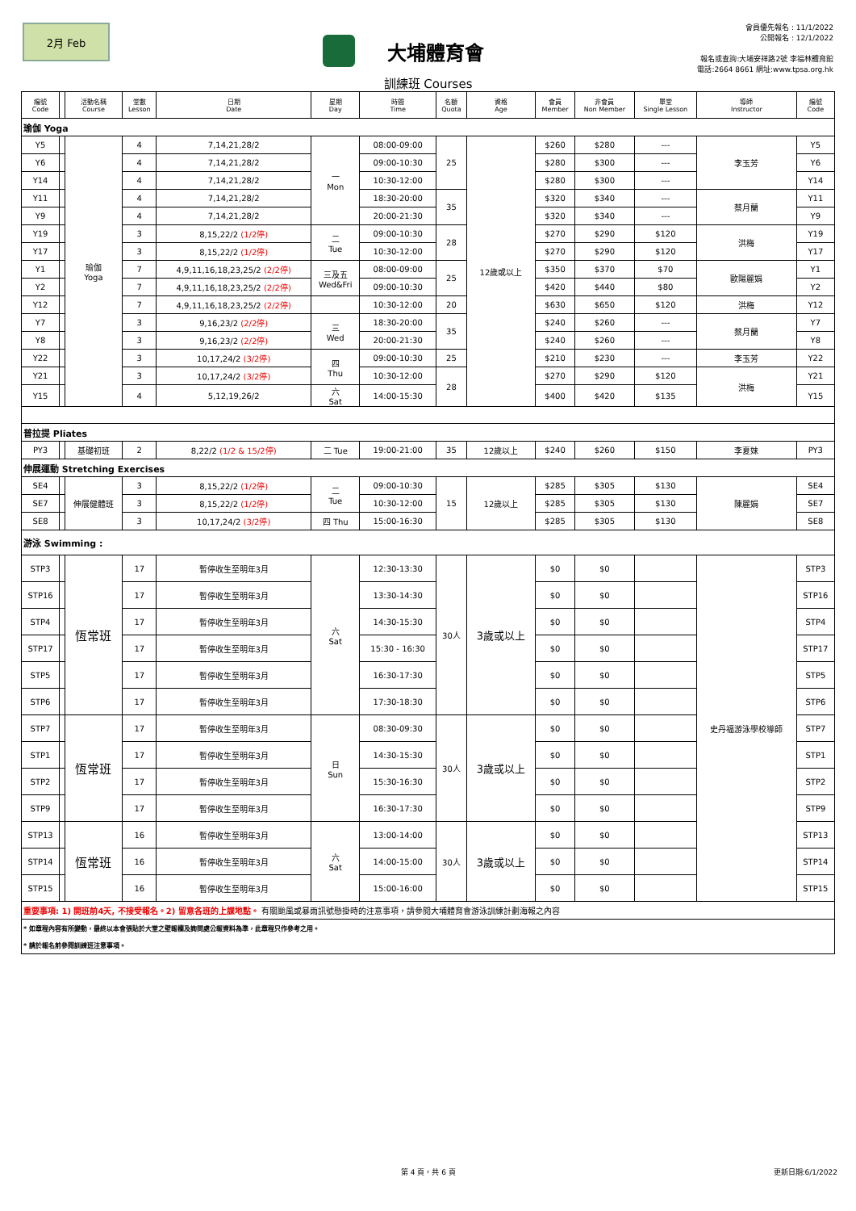2月 Feb
大埔體育會
會員優先報名 : 11/1/2022
公開報名 : 12/1/2022
報名或查詢:大埔安祥路2號 李福林體育館
電話:2664 8661 網址:www.tpsa.org.hk
訓練班 Courses
| 編號 Code | | 活動名稱 Course | 堂數 Lesson | 日期 Date | 星期 Day | 時間 Time | 名額 Quota | 資格 Age | 會員 Member | 非會員 Non Member | 單堂 Single Lesson | 導師 Instructor | 編號 Code |
| --- | --- | --- | --- | --- | --- | --- | --- | --- | --- | --- | --- | --- | --- |
| 瑜伽 Yoga | | | | | | | | | | | | | |
| Y5 | | 瑜伽 Yoga | 4 | 7,14,21,28/2 | 一 Mon | 08:00-09:00 | 25 | 12歲或以上 | $260 | $280 | --- | 李玉芳 | Y5 |
| Y6 | | | 4 | 7,14,21,28/2 | | 09:00-10:30 | | | $280 | $300 | --- | | Y6 |
| Y14 | | | 4 | 7,14,21,28/2 | | 10:30-12:00 | | | $280 | $300 | --- | | Y14 |
| Y11 | | | 4 | 7,14,21,28/2 | | 18:30-20:00 | 35 | | $320 | $340 | --- | 蔡月蘭 | Y11 |
| Y9 | | | 4 | 7,14,21,28/2 | | 20:00-21:30 | | | $320 | $340 | --- | | Y9 |
| Y19 | | | 3 | 8,15,22/2 (1/2停) | 二 Tue | 09:00-10:30 | 28 | | $270 | $290 | $120 | 洪梅 | Y19 |
| Y17 | | | 3 | 8,15,22/2 (1/2停) | | 10:30-12:00 | | | $270 | $290 | $120 | | Y17 |
| Y1 | | | 7 | 4,9,11,16,18,23,25/2 (2/2停) | 三及五 Wed&Fri | 08:00-09:00 | 25 | | $350 | $370 | $70 | 歐陽麗娟 | Y1 |
| Y2 | | | 7 | 4,9,11,16,18,23,25/2 (2/2停) | | 09:00-10:30 | | | $420 | $440 | $80 | | Y2 |
| Y12 | | | 7 | 4,9,11,16,18,23,25/2 (2/2停) | | 10:30-12:00 | 20 | | $630 | $650 | $120 | 洪梅 | Y12 |
| Y7 | | | 3 | 9,16,23/2 (2/2停) | 三 Wed | 18:30-20:00 | 35 | | $240 | $260 | --- | 蔡月蘭 | Y7 |
| Y8 | | | 3 | 9,16,23/2 (2/2停) | | 20:00-21:30 | | | $240 | $260 | --- | | Y8 |
| Y22 | | | 3 | 10,17,24/2 (3/2停) | 四 Thu | 09:00-10:30 | 25 | | $210 | $230 | --- | 李玉芳 | Y22 |
| Y21 | | | 3 | 10,17,24/2 (3/2停) | | 10:30-12:00 | 28 | | $270 | $290 | $120 | 洪梅 | Y21 |
| Y15 | | | 4 | 5,12,19,26/2 | 六 Sat | 14:00-15:30 | | | $400 | $420 | $135 | | Y15 |
| 普拉提 Pliates | | | | | | | | | | | | | |
| PY3 | | 基礎初班 | 2 | 8,22/2 (1/2 & 15/2停) | 二 Tue | 19:00-21:00 | 35 | 12歲以上 | $240 | $260 | $150 | 李夏妹 | PY3 |
| 伸展運動 Stretching Exercises | | | | | | | | | | | | | |
| SE4 | | 伸展健體班 | 3 | 8,15,22/2 (1/2停) | 二 Tue | 09:00-10:30 | 15 | 12歲以上 | $285 | $305 | $130 | 陳麗娟 | SE4 |
| SE7 | | | 3 | 8,15,22/2 (1/2停) | | 10:30-12:00 | | | $285 | $305 | $130 | | SE7 |
| SE8 | | | 3 | 10,17,24/2 (3/2停) | 四 Thu | 15:00-16:30 | | | $285 | $305 | $130 | | SE8 |
| 游泳 Swimming : | | | | | | | | | | | | | |
| STP3 | | 恆常班 | 17 | 暫停收生至明年3月 | 六 Sat | 12:30-13:30 | 30人 | 3歲或以上 | $0 | $0 | | 史丹福游泳學校導師 | STP3 |
| STP16 | | | 17 | 暫停收生至明年3月 | | 13:30-14:30 | | | $0 | $0 | | | STP16 |
| STP4 | | | 17 | 暫停收生至明年3月 | | 14:30-15:30 | | | $0 | $0 | | | STP4 |
| STP17 | | | 17 | 暫停收生至明年3月 | | 15:30 - 16:30 | | | $0 | $0 | | | STP17 |
| STP5 | | | 17 | 暫停收生至明年3月 | | 16:30-17:30 | | | $0 | $0 | | | STP5 |
| STP6 | | | 17 | 暫停收生至明年3月 | | 17:30-18:30 | | | $0 | $0 | | | STP6 |
| STP7 | | 恆常班 | 17 | 暫停收生至明年3月 | 日 Sun | 08:30-09:30 | 30人 | 3歲或以上 | $0 | $0 | | | STP7 |
| STP1 | | | 17 | 暫停收生至明年3月 | | 14:30-15:30 | | | $0 | $0 | | | STP1 |
| STP2 | | | 17 | 暫停收生至明年3月 | | 15:30-16:30 | | | $0 | $0 | | | STP2 |
| STP9 | | | 17 | 暫停收生至明年3月 | | 16:30-17:30 | | | $0 | $0 | | | STP9 |
| STP13 | | 恆常班 | 16 | 暫停收生至明年3月 | 六 Sat | 13:00-14:00 | 30人 | 3歲或以上 | $0 | $0 | | | STP13 |
| STP14 | | | 16 | 暫停收生至明年3月 | | 14:00-15:00 | | | $0 | $0 | | | STP14 |
| STP15 | | | 16 | 暫停收生至明年3月 | | 15:00-16:00 | | | $0 | $0 | | | STP15 |
| 重要事項: 1) 開班前4天, 不接受報名。2) 留意各班的上課地點。 有關颱風或暴雨訊號懸掛時的注意事項，請參閱大埔體育會游泳訓練計劃海報之內容 | | | | | | | | | | | | | |
| * 如章程內容有所變動，最終以本會張貼於大堂之壁報欄及詢問處公報資料為準，此章程只作參考之用。 | | | | | | | | | | | | | |
| * 請於報名前參閱訓練班注意事項。 | | | | | | | | | | | | | |
第 4 頁，共 6 頁 更新日期:6/1/2022